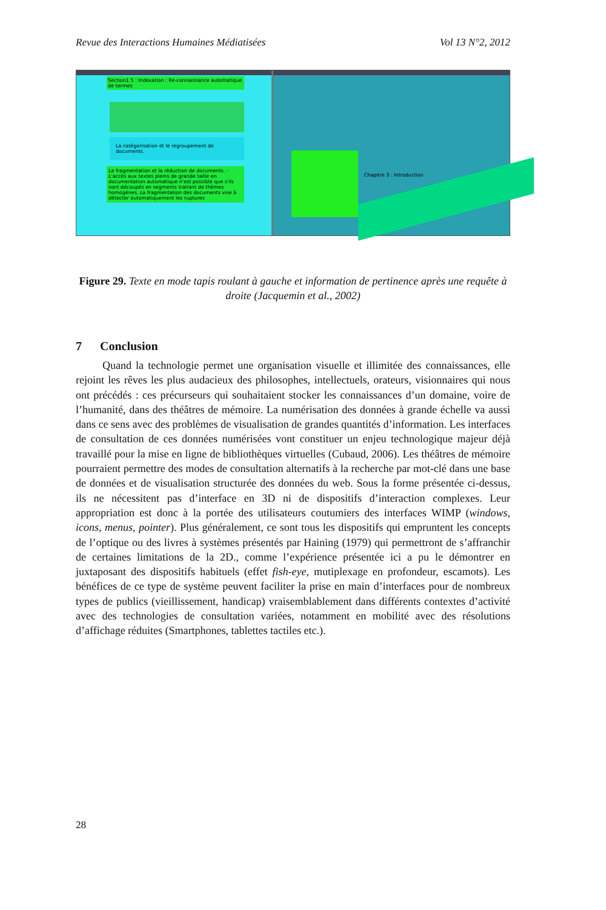Revue des Interactions Humaines Médiatisées Vol 13 N°2, 2012
Section1 5 : Indexation : Re-connaissance automatique de termes
La catégorisation et le regroupement de documents.
La fragmentation et la réduction de documents. - L'accès aux textes pleins de grande taille en documentation automatique n'est possible que s'ils sont découpés en segments traitant de thèmes homogènes. La fragmentation des documents vise à détecter automatiquement les ruptures
Chapitre 3 : Introduction
Figure 29. Texte en mode tapis roulant à gauche et information de pertinence après une requête à droite (Jacquemin et al., 2002)
7 Conclusion
Quand la technologie permet une organisation visuelle et illimitée des connaissances, elle rejoint les rêves les plus audacieux des philosophes, intellectuels, orateurs, visionnaires qui nous ont précédés : ces précurseurs qui souhaitaient stocker les connaissances d’un domaine, voire de l’humanité, dans des théâtres de mémoire. La numérisation des données à grande échelle va aussi dans ce sens avec des problèmes de visualisation de grandes quantités d’information. Les interfaces de consultation de ces données numérisées vont constituer un enjeu technologique majeur déjà travaillé pour la mise en ligne de bibliothèques virtuelles (Cubaud, 2006). Les théâtres de mémoire pourraient permettre des modes de consultation alternatifs à la recherche par mot-clé dans une base de données et de visualisation structurée des données du web. Sous la forme présentée ci-dessus, ils ne nécessitent pas d’interface en 3D ni de dispositifs d’interaction complexes. Leur appropriation est donc à la portée des utilisateurs coutumiers des interfaces WIMP (windows, icons, menus, pointer). Plus généralement, ce sont tous les dispositifs qui empruntent les concepts de l’optique ou des livres à systèmes présentés par Haining (1979) qui permettront de s’affranchir de certaines limitations de la 2D., comme l’expérience présentée ici a pu le démontrer en juxtaposant des dispositifs habituels (effet fish-eye, mutiplexage en profondeur, escamots). Les bénéfices de ce type de système peuvent faciliter la prise en main d’interfaces pour de nombreux types de publics (vieillissement, handicap) vraisemblablement dans différents contextes d’activité avec des technologies de consultation variées, notamment en mobilité avec des résolutions d’affichage réduites (Smartphones, tablettes tactiles etc.).
28